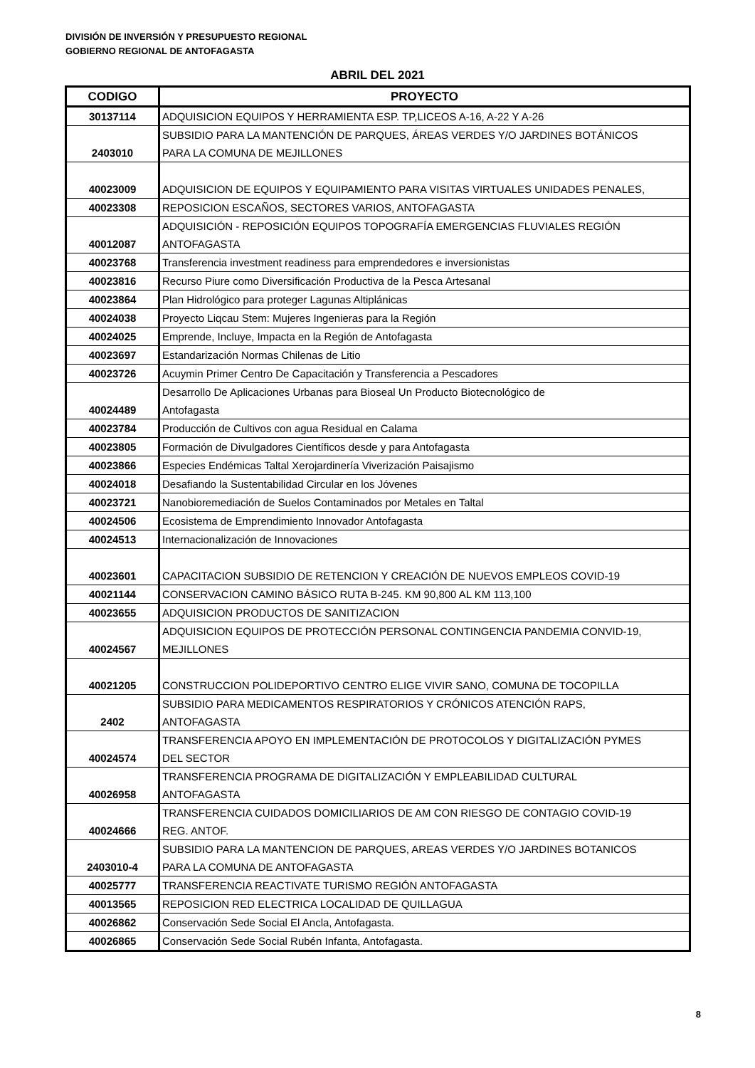DIVISIÓN DE INVERSIÓN Y PRESUPUESTO REGIONAL
GOBIERNO REGIONAL DE ANTOFAGASTA
ABRIL DEL 2021
| CODIGO | PROYECTO |
| --- | --- |
| 30137114 | ADQUISICION EQUIPOS Y HERRAMIENTA ESP. TP,LICEOS A-16, A-22 Y A-26 |
| 2403010 | SUBSIDIO PARA LA MANTENCIÓN DE PARQUES, ÁREAS VERDES Y/O JARDINES BOTÁNICOS PARA LA COMUNA DE MEJILLONES |
| 40023009 | ADQUISICION DE EQUIPOS Y EQUIPAMIENTO PARA VISITAS VIRTUALES UNIDADES PENALES, |
| 40023308 | REPOSICION ESCAÑOS, SECTORES VARIOS, ANTOFAGASTA |
| 40012087 | ADQUISICIÓN - REPOSICIÓN EQUIPOS TOPOGRAFÍA EMERGENCIAS FLUVIALES REGIÓN ANTOFAGASTA |
| 40023768 | Transferencia investment readiness para emprendedores e inversionistas |
| 40023816 | Recurso Piure como Diversificación Productiva de la Pesca Artesanal |
| 40023864 | Plan Hidrológico para proteger Lagunas Altiplánicas |
| 40024038 | Proyecto Liqcau Stem: Mujeres Ingenieras para la Región |
| 40024025 | Emprende, Incluye, Impacta en la Región de Antofagasta |
| 40023697 | Estandarización Normas Chilenas de Litio |
| 40023726 | Acuymin Primer Centro De Capacitación y Transferencia a Pescadores |
| 40024489 | Desarrollo De Aplicaciones Urbanas para Bioseal Un Producto Biotecnológico de Antofagasta |
| 40023784 | Producción de Cultivos con agua Residual en Calama |
| 40023805 | Formación de Divulgadores Científicos desde y para Antofagasta |
| 40023866 | Especies Endémicas Taltal Xerojardinería Viverización Paisajismo |
| 40024018 | Desafiando la Sustentabilidad Circular en los Jóvenes |
| 40023721 | Nanobioremediación de Suelos Contaminados por Metales en Taltal |
| 40024506 | Ecosistema de Emprendimiento Innovador Antofagasta |
| 40024513 | Internacionalización de Innovaciones |
| 40023601 | CAPACITACION SUBSIDIO DE RETENCION Y CREACIÓN DE NUEVOS EMPLEOS COVID-19 |
| 40021144 | CONSERVACION CAMINO BÁSICO RUTA B-245. KM 90,800 AL KM 113,100 |
| 40023655 | ADQUISICION PRODUCTOS DE SANITIZACION |
| 40024567 | ADQUISICION EQUIPOS DE PROTECCIÓN PERSONAL CONTINGENCIA PANDEMIA CONVID-19, MEJILLONES |
| 40021205 | CONSTRUCCION POLIDEPORTIVO CENTRO ELIGE VIVIR SANO, COMUNA DE TOCOPILLA |
| 2402 | SUBSIDIO PARA MEDICAMENTOS RESPIRATORIOS Y CRÓNICOS ATENCIÓN RAPS, ANTOFAGASTA |
| 40024574 | TRANSFERENCIA APOYO EN IMPLEMENTACIÓN DE PROTOCOLOS Y DIGITALIZACIÓN PYMES DEL SECTOR |
| 40026958 | TRANSFERENCIA PROGRAMA DE DIGITALIZACIÓN Y EMPLEABILIDAD CULTURAL ANTOFAGASTA |
| 40024666 | TRANSFERENCIA CUIDADOS DOMICILIARIOS DE AM CON RIESGO DE CONTAGIO COVID-19 REG. ANTOF. |
| 2403010-4 | SUBSIDIO PARA LA MANTENCION DE PARQUES, AREAS VERDES Y/O JARDINES BOTANICOS PARA LA COMUNA DE ANTOFAGASTA |
| 40025777 | TRANSFERENCIA REACTIVATE TURISMO REGIÓN ANTOFAGASTA |
| 40013565 | REPOSICION RED ELECTRICA LOCALIDAD DE QUILLAGUA |
| 40026862 | Conservación Sede Social El Ancla, Antofagasta. |
| 40026865 | Conservación Sede Social Rubén Infanta, Antofagasta. |
8